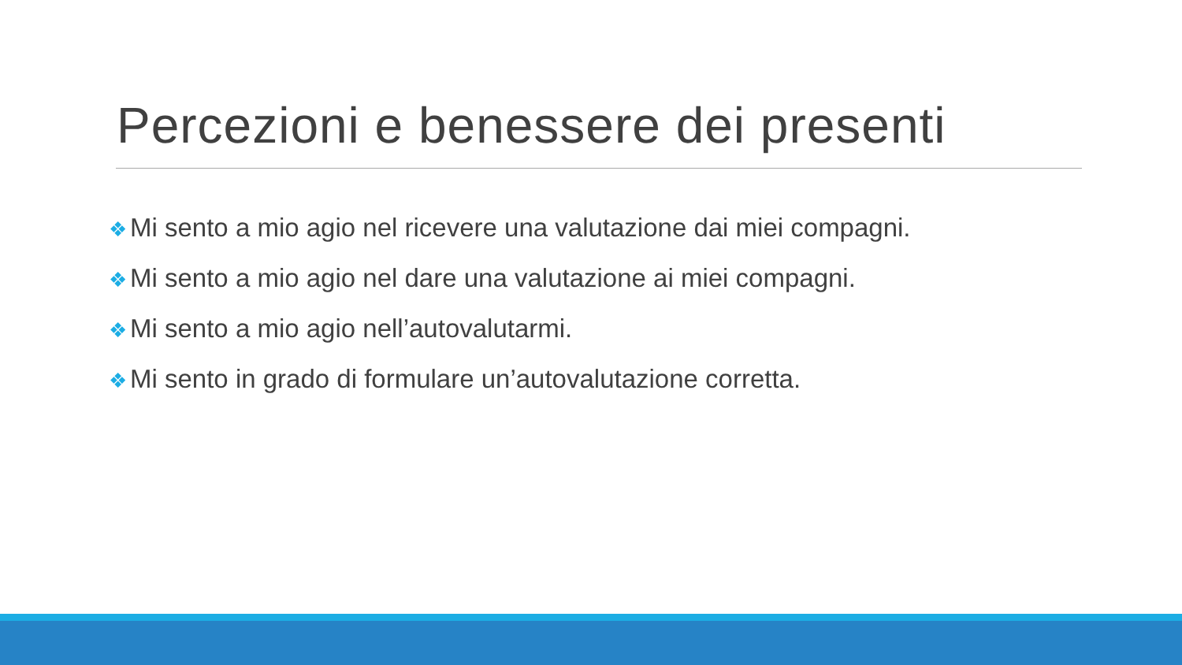Percezioni e benessere dei presenti
❖ Mi sento a mio agio nel ricevere una valutazione dai miei compagni.
❖ Mi sento a mio agio nel dare una valutazione ai miei compagni.
❖ Mi sento a mio agio nell’autovalutarmi.
❖ Mi sento in grado di formulare un’autovalutazione corretta.